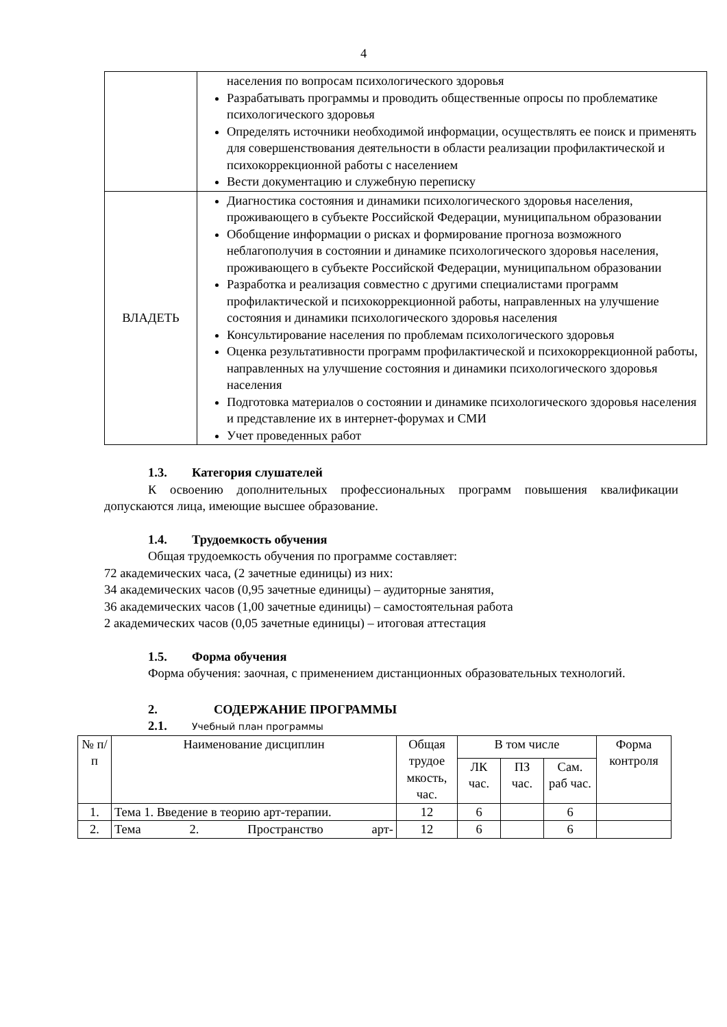4
| | населения по вопросам психологического здоровья Разрабатывать программы и проводить общественные опросы по проблематике психологического здоровья Определять источники необходимой информации, осуществлять ее поиск и применять для совершенствования деятельности в области реализации профилактической и психокоррекционной работы с населением Вести документацию и служебную переписку |
| ВЛАДЕТЬ | Диагностика состояния и динамики психологического здоровья населения, проживающего в субъекте Российской Федерации, муниципальном образовании Обобщение информации о рисках и формирование прогноза возможного неблагополучия в состоянии и динамике психологического здоровья населения, проживающего в субъекте Российской Федерации, муниципальном образовании Разработка и реализация совместно с другими специалистами программ профилактической и психокоррекционной работы, направленных на улучшение состояния и динамики психологического здоровья населения Консультирование населения по проблемам психологического здоровья Оценка результативности программ профилактической и психокоррекционной работы, направленных на улучшение состояния и динамики психологического здоровья населения Подготовка материалов о состоянии и динамике психологического здоровья населения и представление их в интернет-форумах и СМИ Учет проведенных работ |
1.3. Категория слушателей
К освоению дополнительных профессиональных программ повышения квалификации допускаются лица, имеющие высшее образование.
1.4. Трудоемкость обучения
Общая трудоемкость обучения по программе составляет:
72 академических часа, (2 зачетные единицы) из них:
34 академических часов (0,95 зачетные единицы) – аудиторные занятия,
36 академических часов (1,00 зачетные единицы) – самостоятельная работа
2 академических часов (0,05 зачетные единицы) – итоговая аттестация
1.5. Форма обучения
Форма обучения: заочная, с применением дистанционных образовательных технологий.
2. СОДЕРЖАНИЕ ПРОГРАММЫ
2.1. Учебный план программы
| № п/п | Наименование дисциплин | Общая трудое мкость, час. | В том числе | | | Форма контроля |
| --- | --- | --- | --- | --- | --- | --- |
| | | | ЛК час. | ПЗ час. | Сам. раб час. | |
| 1. | Тема 1. Введение в теорию арт-терапии. | 12 | 6 | | 6 | |
| 2. | Тема 2. Пространство арт- | 12 | 6 | | 6 | |